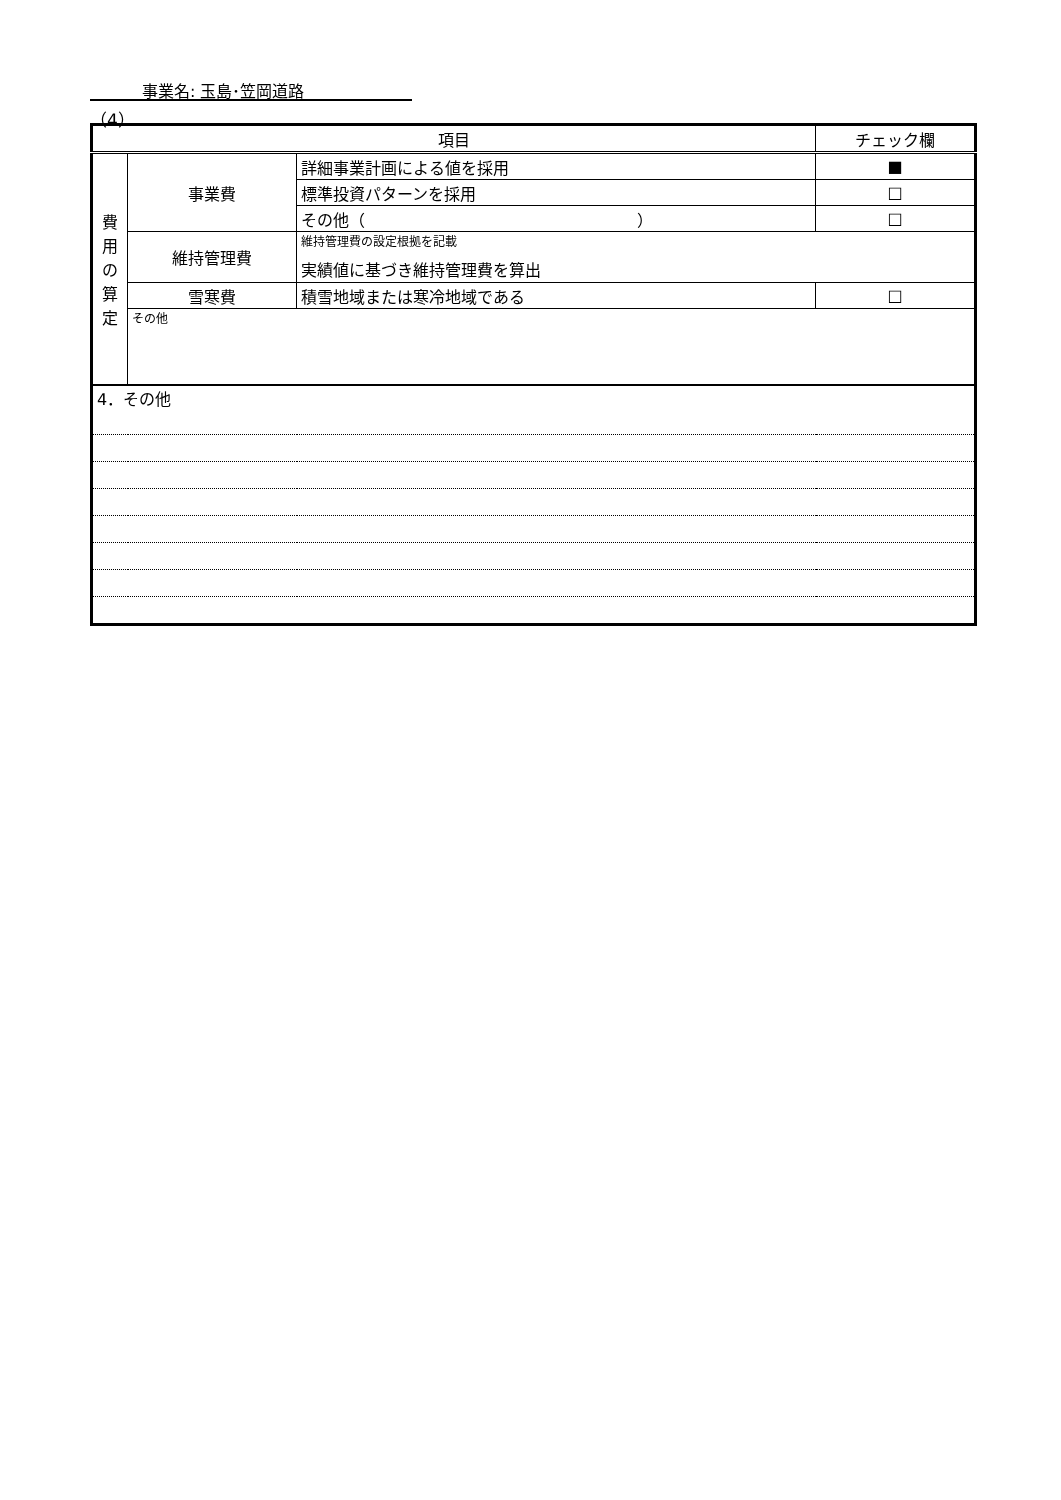事業名: 玉島･笠岡道路
（4）
| 項目 | | | チェック欄 |
| --- | --- | --- | --- |
| 費 用 の 算 定 | 事業費 | 詳細事業計画による値を採用 | ■ |
| | | 標準投資パターンを採用 | □ |
| | | その他（ ） | □ |
| | 維持管理費 | 維持管理費の設定根拠を記載 実績値に基づき維持管理費を算出 | |
| | 雪寒費 | 積雪地域または寒冷地域である | □ |
| | その他 | | |
| 4．その他 | | | |